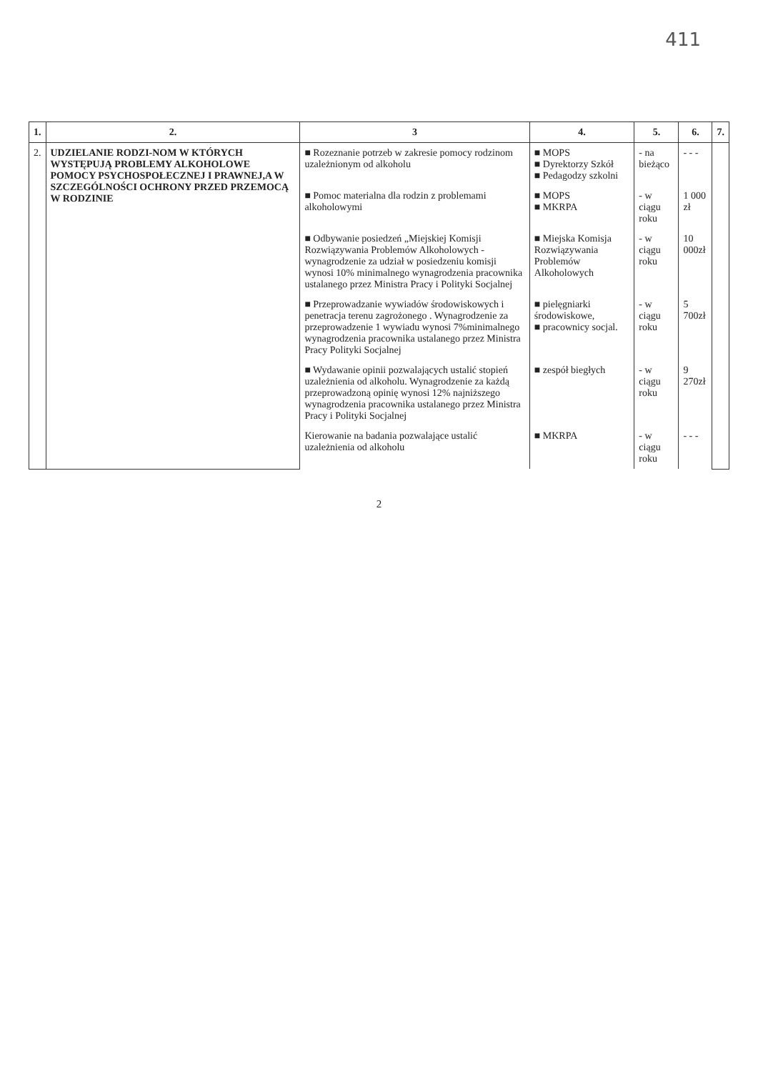411
| 1. | 2. | 3 | 4. | 5. | 6. | 7. |
| --- | --- | --- | --- | --- | --- | --- |
| 2. | UDZIELANIE RODZI-NOM W KTÓRYCH WYSTĘPUJĄ PROBLEMY ALKOHOLOWE POMOCY PSYCHOSPOŁECZNEJ I PRAWNEJ,A W SZCZEGÓLNOŚCI OCHRONY PRZED PRZEMOCĄ W RODZINIE | ■ Rozeznanie potrzeb w zakresie pomocy rodzinom uzależnionym od alkoholu | ■ MOPS ■ Dyrektorzy Szkół ■ Pedagodzy szkolni | - na bieżąco | - - - | |
| | | ■ Pomoc materialna dla rodzin z problemami alkoholowymi | ■ MOPS ■ MKRPA | - w ciągu roku | 1 000 zł | |
| | | ■ Odbywanie posiedzeń „Miejskiej Komisji Rozwiązywania Problemów Alkoholowych -wynagrodzenie za udział w posiedzeniu komisji wynosi 10% minimalnego wynagrodzenia pracownika ustalanego przez Ministra Pracy i Polityki Socjalnej | ■ Miejska Komisja Rozwiązywania Problemów Alkoholowych | - w ciągu roku | 10 000zł | |
| | | ■ Przeprowadzanie wywiadów środowiskowych i penetracja terenu zagrożonego . Wynagrodzenie za przeprowadzenie 1 wywiadu wynosi 7%minimalnego wynagrodzenia pracownika ustalanego przez Ministra Pracy Polityki Socjalnej | ■ pielęgniarki środowiskowe, ■ pracownicy socjal. | - w ciągu roku | 5 700zł | |
| | | ■ Wydawanie opinii pozwalających ustalić stopień uzależnienia od alkoholu. Wynagrodzenie za każdą przeprowadzoną opinię wynosi 12% najniższego wynagrodzenia pracownika ustalanego przez Ministra Pracy i Polityki Socjalnej | ■ zespół biegłych | - w ciągu roku | 9 270zł | |
| | | Kierowanie na badania pozwalające ustalić uzależnienia od alkoholu | ■ MKRPA | - w ciągu roku | - - - | |
2